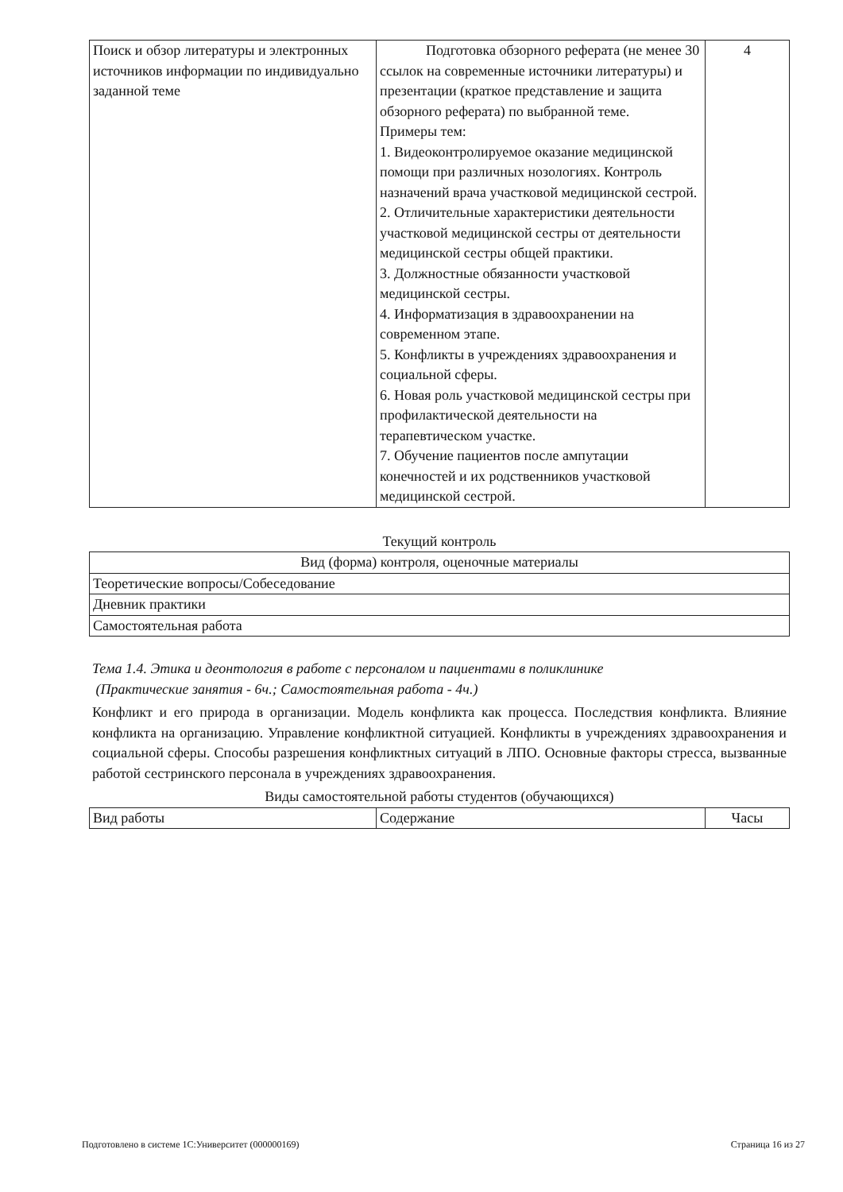| Поиск и обзор литературы и электронных источников информации по индивидуально заданной теме | Подготовка обзорного реферата (не менее 30 ссылок на современные источники литературы) и презентации (краткое представление и защита обзорного реферата) по выбранной теме. Примеры тем: 1. Видеоконтролируемое оказание медицинской помощи при различных нозологиях. Контроль назначений врача участковой медицинской сестрой. 2. Отличительные характеристики деятельности участковой медицинской сестры от деятельности медицинской сестры общей практики. 3. Должностные обязанности участковой медицинской сестры. 4. Информатизация в здравоохранении на современном этапе. 5. Конфликты в учреждениях здравоохранения и социальной сферы. 6. Новая роль участковой медицинской сестры при профилактической деятельности на терапевтическом участке. 7. Обучение пациентов после ампутации конечностей и их родственников участковой медицинской сестрой. | 4 |
Текущий контроль
| Вид (форма) контроля, оценочные материалы |
| Теоретические вопросы/Собеседование |
| Дневник практики |
| Самостоятельная работа |
Тема 1.4. Этика и деонтология в работе с персоналом и пациентами в поликлинике
(Практические занятия - 6ч.; Самостоятельная работа - 4ч.)
Конфликт и его природа в организации. Модель конфликта как процесса. Последствия конфликта. Влияние конфликта на организацию. Управление конфликтной ситуацией. Конфликты в учреждениях здравоохранения и социальной сферы. Способы разрешения конфликтных ситуаций в ЛПО. Основные факторы стресса, вызванные работой сестринского персонала в учреждениях здравоохранения.
Виды самостоятельной работы студентов (обучающихся)
| Вид работы | Содержание | Часы |
Подготовлено в системе 1С:Университет (000000169) Страница 16 из 27